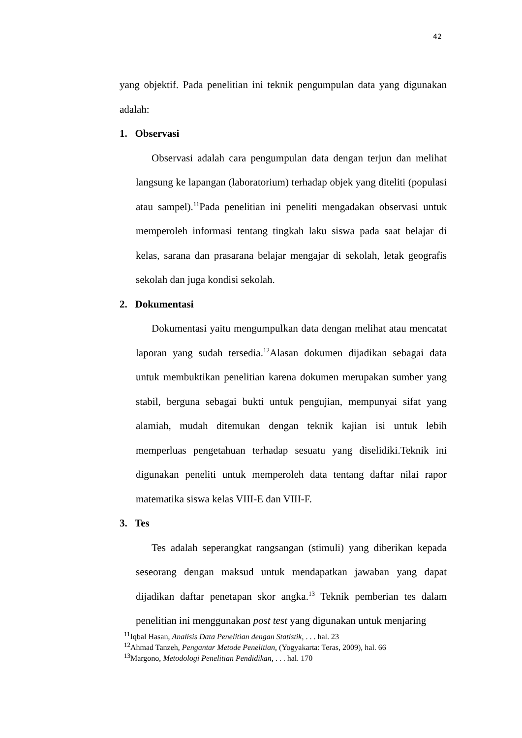42
yang objektif. Pada penelitian ini teknik pengumpulan data yang digunakan adalah:
1. Observasi
Observasi adalah cara pengumpulan data dengan terjun dan melihat langsung ke lapangan (laboratorium) terhadap objek yang diteliti (populasi atau sampel).<sup>11</sup>Pada penelitian ini peneliti mengadakan observasi untuk memperoleh informasi tentang tingkah laku siswa pada saat belajar di kelas, sarana dan prasarana belajar mengajar di sekolah, letak geografis sekolah dan juga kondisi sekolah.
2. Dokumentasi
Dokumentasi yaitu mengumpulkan data dengan melihat atau mencatat laporan yang sudah tersedia.<sup>12</sup>Alasan dokumen dijadikan sebagai data untuk membuktikan penelitian karena dokumen merupakan sumber yang stabil, berguna sebagai bukti untuk pengujian, mempunyai sifat yang alamiah, mudah ditemukan dengan teknik kajian isi untuk lebih memperluas pengetahuan terhadap sesuatu yang diselidiki.Teknik ini digunakan peneliti untuk memperoleh data tentang daftar nilai rapor matematika siswa kelas VIII-E dan VIII-F.
3. Tes
Tes adalah seperangkat rangsangan (stimuli) yang diberikan kepada seseorang dengan maksud untuk mendapatkan jawaban yang dapat dijadikan daftar penetapan skor angka.<sup>13</sup> Teknik pemberian tes dalam penelitian ini menggunakan post test yang digunakan untuk menjaring
<sup>11</sup> Iqbal Hasan, Analisis Data Penelitian dengan Statistik, . . . hal. 23
<sup>12</sup> Ahmad Tanzeh, Pengantar Metode Penelitian, (Yogyakarta: Teras, 2009), hal. 66
<sup>13</sup> Margono, Metodologi Penelitian Pendidikan, . . . hal. 170